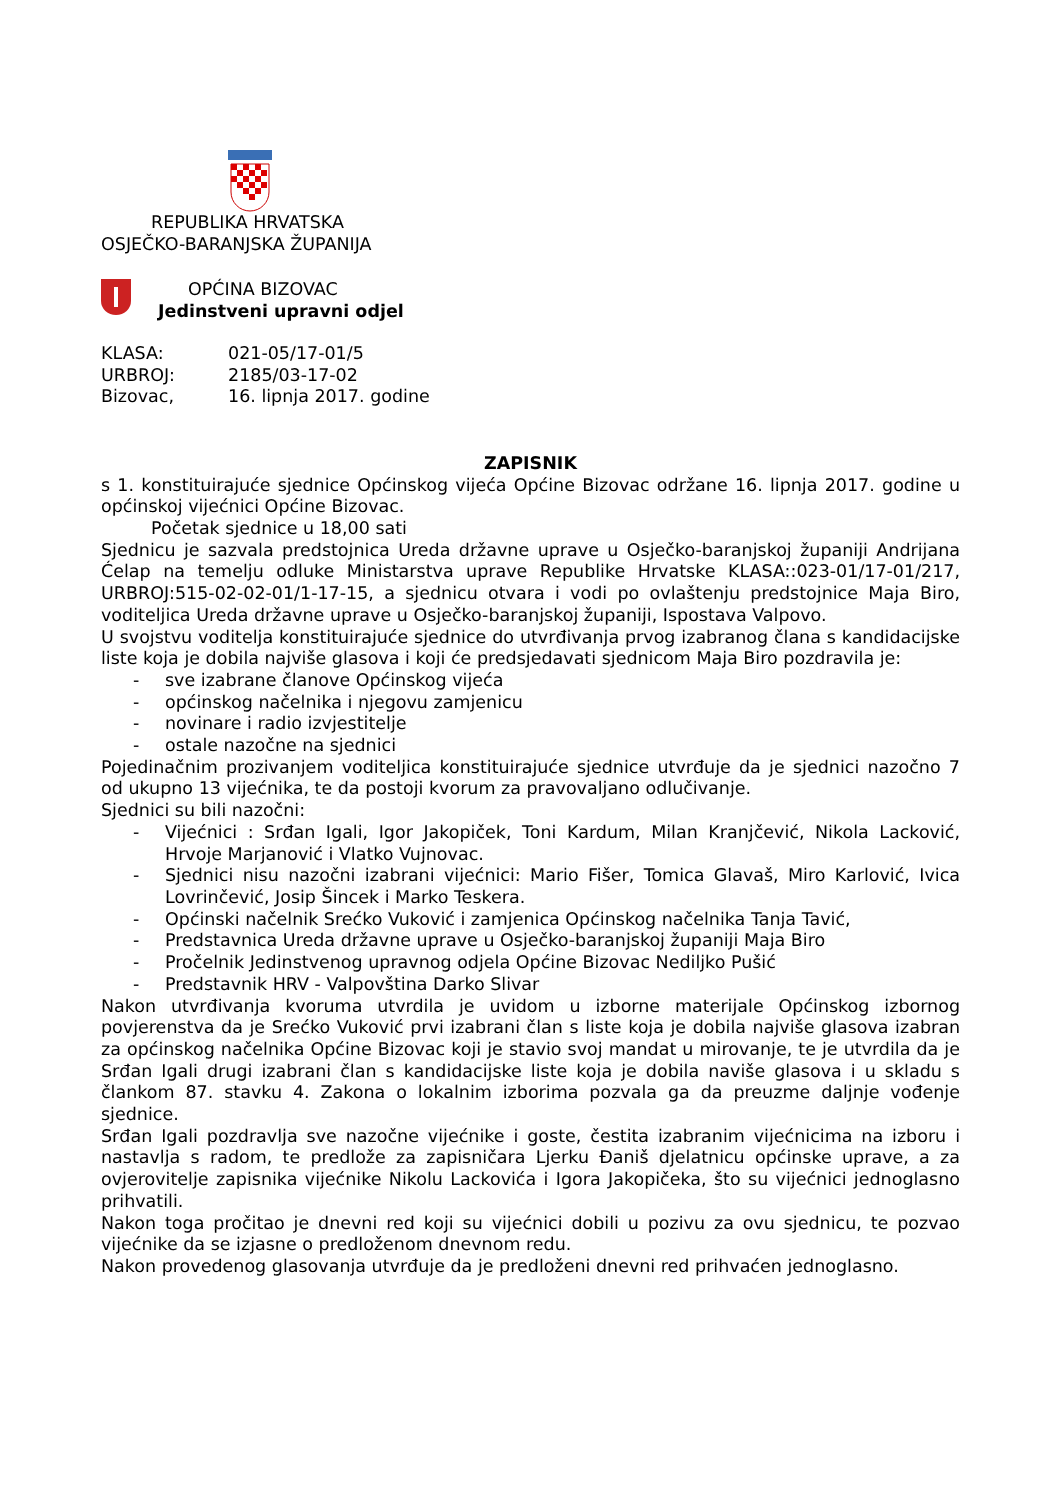REPUBLIKA HRVATSKA
OSJEČKO-BARANJSKA ŽUPANIJA
OPĆINA BIZOVAC
Jedinstveni upravni odjel
| KLASA: | 021-05/17-01/5 |
| URBROJ: | 2185/03-17-02 |
| Bizovac, | 16. lipnja 2017. godine |
ZAPISNIK
s 1. konstituirajuće sjednice Općinskog vijeća Općine Bizovac održane 16. lipnja 2017. godine u općinskoj vijećnici Općine Bizovac.
Početak sjednice u 18,00 sati
Sjednicu je sazvala predstojnica Ureda državne uprave u Osječko-baranjskoj županiji Andrijana Ćelap na temelju odluke Ministarstva uprave Republike Hrvatske KLASA::023-01/17-01/217, URBROJ:515-02-02-01/1-17-15, a sjednicu otvara i vodi po ovlaštenju predstojnice Maja Biro, voditeljica Ureda državne uprave u Osječko-baranjskoj županiji, Ispostava Valpovo.
U svojstvu voditelja konstituirajuće sjednice do utvrđivanja prvog izabranog člana s kandidacijske liste koja je dobila najviše glasova i koji će predsjedavati sjednicom Maja Biro pozdravila je:
- sve izabrane članove Općinskog vijeća
- općinskog načelnika i njegovu zamjenicu
- novinare i radio izvjestitelje
- ostale nazočne na sjednici
Pojedinačnim prozivanjem voditeljica konstituirajuće sjednice utvrđuje da je sjednici nazočno 7 od ukupno 13 vijećnika, te da postoji kvorum za pravovaljano odlučivanje.
Sjednici su bili nazočni:
- Vijećnici : Srđan Igali, Igor Jakopiček, Toni Kardum, Milan Kranjčević, Nikola Lacković, Hrvoje Marjanović i Vlatko Vujnovac.
- Sjednici nisu nazočni izabrani vijećnici: Mario Fišer, Tomica Glavaš, Miro Karlović, Ivica Lovrinčević, Josip Šincek i Marko Teskera.
- Općinski načelnik Srećko Vuković i zamjenica Općinskog načelnika Tanja Tavić,
- Predstavnica Ureda državne uprave u Osječko-baranjskoj županiji Maja Biro
- Pročelnik Jedinstvenog upravnog odjela Općine Bizovac Nediljko Pušić
- Predstavnik HRV - Valpovština Darko Slivar
Nakon utvrđivanja kvoruma utvrdila je uvidom u izborne materijale Općinskog izbornog povjerenstva da je Srećko Vuković prvi izabrani član s liste koja je dobila najviše glasova izabran za općinskog načelnika Općine Bizovac koji je stavio svoj mandat u mirovanje, te je utvrdila da je Srđan Igali drugi izabrani član s kandidacijske liste koja je dobila naviše glasova i u skladu s člankom 87. stavku 4. Zakona o lokalnim izborima pozvala ga da preuzme daljnje vođenje sjednice.
Srđan Igali pozdravlja sve nazočne vijećnike i goste, čestita izabranim vijećnicima na izboru i nastavlja s radom, te predlože za zapisničara Ljerku Đaniš djelatnicu općinske uprave, a za ovjerovitelje zapisnika vijećnike Nikolu Lackovića i Igora Jakopičeka, što su vijećnici jednoglasno prihvatili.
Nakon toga pročitao je dnevni red koji su vijećnici dobili u pozivu za ovu sjednicu, te pozvao vijećnike da se izjasne o predloženom dnevnom redu.
Nakon provedenog glasovanja utvrđuje da je predloženi dnevni red prihvaćen jednoglasno.